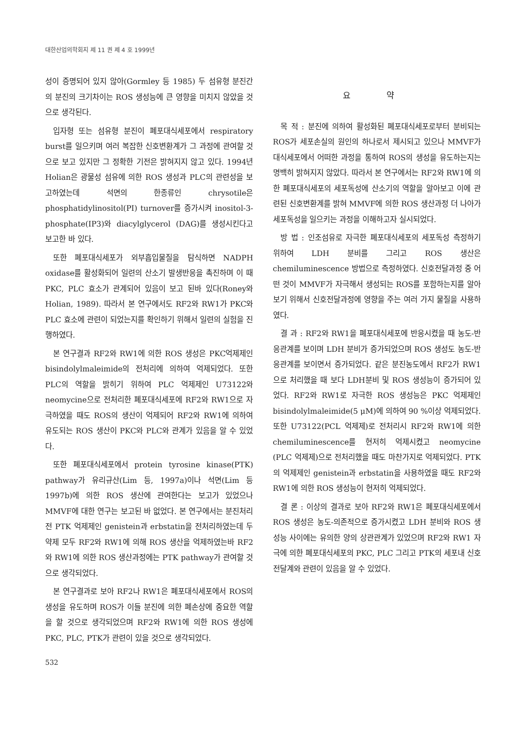대한산업의학회지 제 11 권 제 4 호 1999년
성이 증명되어 있지 않아(Gormley 등 1985) 두 섬유형 분진간의 분진의 크기차이는 ROS 생성능에 큰 영향을 미치지 않았을 것으로 생각된다.
입자형 또는 섬유형 분진이 폐포대식세포에서 respiratory burst를 일으키며 여러 복잡한 신호변환계가 그 과정에 관여할 것으로 보고 있지만 그 정확한 기전은 밝혀지지 않고 있다. 1994년 Holian은 광물성 섬유에 의한 ROS 생성과 PLC의 관련성을 보고하였는데 석면의 한종류인 chrysotile은 phosphatidylinositol(PI) turnover를 증가시켜 inositol-3-phosphate(IP3)와 diacylglycerol (DAG)를 생성시킨다고 보고한 바 있다.
또한 폐포대식세포가 외부흡입물질을 탐식하면 NADPH oxidase를 활성화되어 일련의 산소기 발생반응을 촉진하며 이 때 PKC, PLC 효소가 관계되어 있음이 보고 된바 있다(Roney와 Holian, 1989). 따라서 본 연구에서도 RF2와 RW1가 PKC와 PLC 효소에 관련이 되었는지를 확인하기 위해서 일련의 실험을 진행하였다.
본 연구결과 RF2와 RW1에 의한 ROS 생성은 PKC억제제인 bisindolylmaleimide의 전처리에 의하여 억제되었다. 또한 PLC의 역할을 밝히기 위하여 PLC 억제제인 U73122와 neomycine으로 전처리한 폐포대식세포에 RF2와 RW1으로 자극하였을 때도 ROS의 생산이 억제되어 RF2와 RW1에 의하여 유도되는 ROS 생산이 PKC와 PLC와 관계가 있음을 알 수 있었다.
또한 폐포대식세포에서 protein tyrosine kinase(PTK) pathway가 유리규산(Lim 등, 1997a)이나 석면(Lim 등 1997b)에 의한 ROS 생산에 관여한다는 보고가 있었으나 MMVF에 대한 연구는 보고된 바 없었다. 본 연구에서는 분진처리 전 PTK 억제제인 genistein과 erbstatin을 전처리하였는데 두 약제 모두 RF2와 RW1에 의해 ROS 생산을 억제하였는바 RF2와 RW1에 의한 ROS 생산과정에는 PTK pathway가 관여할 것으로 생각되었다.
본 연구결과로 보아 RF2나 RW1은 폐포대식세포에서 ROS의 생성을 유도하며 ROS가 이들 분진에 의한 폐손상에 중요한 역할을 할 것으로 생각되었으며 RF2와 RW1에 의한 ROS 생성에 PKC, PLC, PTK가 관련이 있을 것으로 생각되었다.
532
요 약
목 적 : 분진에 의하여 활성화된 폐포대식세포로부터 분비되는 ROS가 세포손실의 원인의 하나로서 제시되고 있으나 MMVF가 대식세포에서 어떠한 과정을 통하여 ROS의 생성을 유도하는지는 명백히 밝혀지지 않았다. 따라서 본 연구에서는 RF2와 RW1에 의한 폐포대식세포의 세포독성에 산소기의 역할을 알아보고 이에 관련된 신호변환계를 밝혀 MMVF에 의한 ROS 생산과정 더 나아가 세포독성을 일으키는 과정을 이해하고자 실시되었다.
방 법 : 인조섬유로 자극한 폐포대식세포의 세포독성 측정하기 위하여 LDH 분비를 그리고 ROS 생산은 chemiluminescence 방법으로 측정하였다. 신호전달과정 중 어떤 것이 MMVF가 자극해서 생성되는 ROS를 포함하는지를 알아보기 위해서 신호전달과정에 영향을 주는 여러 가지 물질을 사용하였다.
결 과 : RF2와 RW1을 폐포대식세포에 반응시켰을 때 농도-반응관계를 보이며 LDH 분비가 증가되었으며 ROS 생성도 농도-반응관계를 보이면서 증가되었다. 같은 분진농도에서 RF2가 RW1으로 처리했을 때 보다 LDH분비 및 ROS 생성능이 증가되어 있었다. RF2와 RW1로 자극한 ROS 생성능은 PKC 억제제인 bisindolylmaleimide(5 μM)에 의하여 90 %이상 억제되었다. 또한 U73122(PCL 억제제)로 전처리시 RF2와 RW1에 의한 chemiluminescence를 현저히 억제시켰고 neomycine (PLC 억제제)으로 전처리했을 때도 마찬가지로 억제되었다. PTK의 억제제인 genistein과 erbstatin을 사용하였을 때도 RF2와 RW1에 의한 ROS 생성능이 현저히 억제되었다.
결 론 : 이상의 결과로 보아 RF2와 RW1은 폐포대식세포에서 ROS 생성은 농도-의존적으로 증가시켰고 LDH 분비와 ROS 생성능 사이에는 유의한 양의 상관관계가 있었으며 RF2와 RW1 자극에 의한 폐포대식세포의 PKC, PLC 그리고 PTK의 세포내 신호전달계와 관련이 있음을 알 수 있었다.